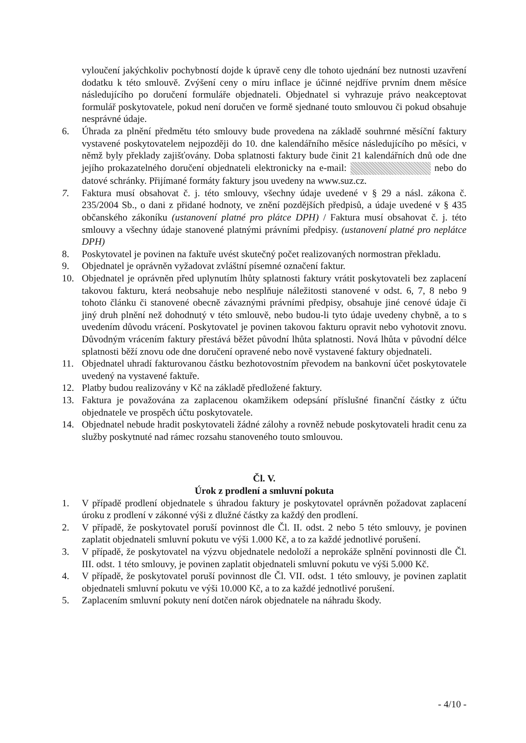vyloučení jakýchkoliv pochybností dojde k úpravě ceny dle tohoto ujednání bez nutnosti uzavření dodatku k této smlouvě. Zvýšení ceny o míru inflace je účinné nejdříve prvním dnem měsíce následujícího po doručení formuláře objednateli. Objednatel si vyhrazuje právo neakceptovat formulář poskytovatele, pokud není doručen ve formě sjednané touto smlouvou či pokud obsahuje nesprávné údaje.
6. Úhrada za plnění předmětu této smlouvy bude provedena na základě souhrnné měsíční faktury vystavené poskytovatelem nejpozději do 10. dne kalendářního měsíce následujícího po měsíci, v němž byly překlady zajišťovány. Doba splatnosti faktury bude činit 21 kalendářních dnů ode dne jejího prokazatelného doručení objednateli elektronicky na e-mail: nebo do datové schránky. Přijímané formáty faktury jsou uvedeny na www.suz.cz.
7. Faktura musí obsahovat č. j. této smlouvy, všechny údaje uvedené v § 29 a násl. zákona č. 235/2004 Sb., o dani z přidané hodnoty, ve znění pozdějších předpisů, a údaje uvedené v § 435 občanského zákoníku (ustanovení platné pro plátce DPH) / Faktura musí obsahovat č. j. této smlouvy a všechny údaje stanovené platnými právními předpisy. (ustanovení platné pro neplátce DPH)
8. Poskytovatel je povinen na faktuře uvést skutečný počet realizovaných normostran překladu.
9. Objednatel je oprávněn vyžadovat zvláštní písemné označení faktur.
10. Objednatel je oprávněn před uplynutím lhůty splatnosti faktury vrátit poskytovateli bez zaplacení takovou fakturu, která neobsahuje nebo nesplňuje náležitosti stanovené v odst. 6, 7, 8 nebo 9 tohoto článku či stanovené obecně závaznými právními předpisy, obsahuje jiné cenové údaje či jiný druh plnění než dohodnutý v této smlouvě, nebo budou-li tyto údaje uvedeny chybně, a to s uvedením důvodu vrácení. Poskytovatel je povinen takovou fakturu opravit nebo vyhotovit znovu. Důvodným vrácením faktury přestává běžet původní lhůta splatnosti. Nová lhůta v původní délce splatnosti běží znovu ode dne doručení opravené nebo nově vystavené faktury objednateli.
11. Objednatel uhradí fakturovanou částku bezhotovostním převodem na bankovní účet poskytovatele uvedený na vystavené faktuře.
12. Platby budou realizovány v Kč na základě předložené faktury.
13. Faktura je považována za zaplacenou okamžikem odepsání příslušné finanční částky z účtu objednatele ve prospěch účtu poskytovatele.
14. Objednatel nebude hradit poskytovateli žádné zálohy a rovněž nebude poskytovateli hradit cenu za služby poskytnuté nad rámec rozsahu stanoveného touto smlouvou.
Čl. V.
Úrok z prodlení a smluvní pokuta
1. V případě prodlení objednatele s úhradou faktury je poskytovatel oprávněn požadovat zaplacení úroku z prodlení v zákonné výši z dlužné částky za každý den prodlení.
2. V případě, že poskytovatel poruší povinnost dle Čl. II. odst. 2 nebo 5 této smlouvy, je povinen zaplatit objednateli smluvní pokutu ve výši 1.000 Kč, a to za každé jednotlivé porušení.
3. V případě, že poskytovatel na výzvu objednatele nedoloží a neprokáže splnění povinnosti dle Čl. III. odst. 1 této smlouvy, je povinen zaplatit objednateli smluvní pokutu ve výši 5.000 Kč.
4. V případě, že poskytovatel poruší povinnost dle Čl. VII. odst. 1 této smlouvy, je povinen zaplatit objednateli smluvní pokutu ve výši 10.000 Kč, a to za každé jednotlivé porušení.
5. Zaplacením smluvní pokuty není dotčen nárok objednatele na náhradu škody.
- 4/10 -